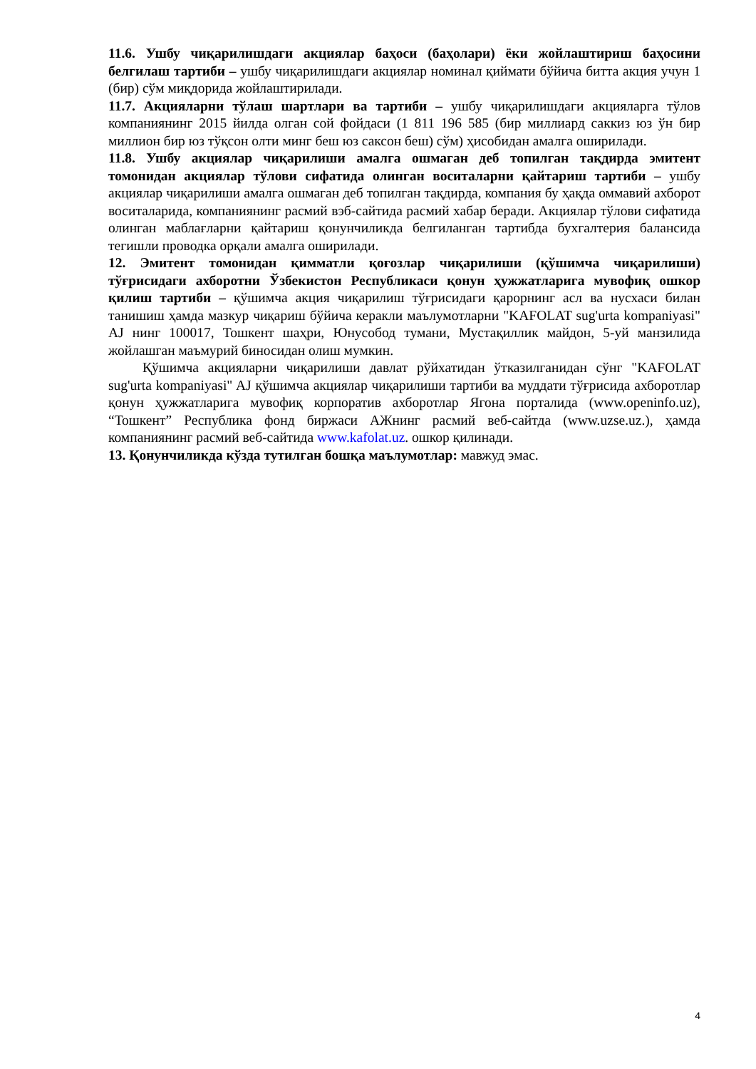11.6. Ушбу чиқарилишдаги акциялар баҳоси (баҳолари) ёки жойлаштириш баҳосини белгилаш тартиби – ушбу чиқарилишдаги акциялар номинал қиймати бўйича битта акция учун 1 (бир) сўм миқдорида жойлаштирилади.
11.7. Акцияларни тўлаш шартлари ва тартиби – ушбу чиқарилишдаги акцияларга тўлов компаниянинг 2015 йилда олган сой фойдаси (1 811 196 585 (бир миллиард саккиз юз ўн бир миллион бир юз тўқсон олти минг беш юз саксон беш) сўм) ҳисобидан амалга оширилади.
11.8. Ушбу акциялар чиқарилиши амалга ошмаган деб топилган тақдирда эмитент томонидан акциялар тўлови сифатида олинган воситаларни қайтариш тартиби – ушбу акциялар чиқарилиши амалга ошмаган деб топилган тақдирда, компания бу ҳақда оммавий ахборот воситаларида, компаниянинг расмий вэб-сайтида расмий хабар беради. Акциялар тўлови сифатида олинган маблағларни қайтариш қонунчиликда белгиланган тартибда бухгалтерия балансида тегишли проводка орқали амалга оширилади.
12. Эмитент томонидан қимматли қоғозлар чиқарилиши (қўшимча чиқарилиши) тўғрисидаги ахборотни Ўзбекистон Республикаси қонун ҳужжатларига мувофиқ ошкор қилиш тартиби – қўшимча акция чиқарилиш тўғрисидаги қарорнинг асл ва нусхаси билан танишиш ҳамда мазкур чиқариш бўйича керакли маълумотларни "KAFOLAT sug'urta kompaniyasi" AJ нинг 100017, Тошкент шаҳри, Юнусобод тумани, Мустақиллик майдон, 5-уй манзилида жойлашган маъмурий биносидан олиш мумкин.
Қўшимча акцияларни чиқарилиши давлат рўйхатидан ўтказилганидан сўнг "KAFOLAT sug'urta kompaniyasi" AJ қўшимча акциялар чиқарилиши тартиби ва муддати тўғрисида ахборотлар қонун ҳужжатларига мувофиқ корпоратив ахборотлар Ягона порталида (www.openinfo.uz), “Тошкент” Республика фонд биржаси АЖнинг расмий веб-сайтда (www.uzse.uz.), ҳамда компаниянинг расмий веб-сайтида www.kafolat.uz. ошкор қилинади.
13. Қонунчиликда кўзда тутилган бошқа маълумотлар: мавжуд эмас.
4